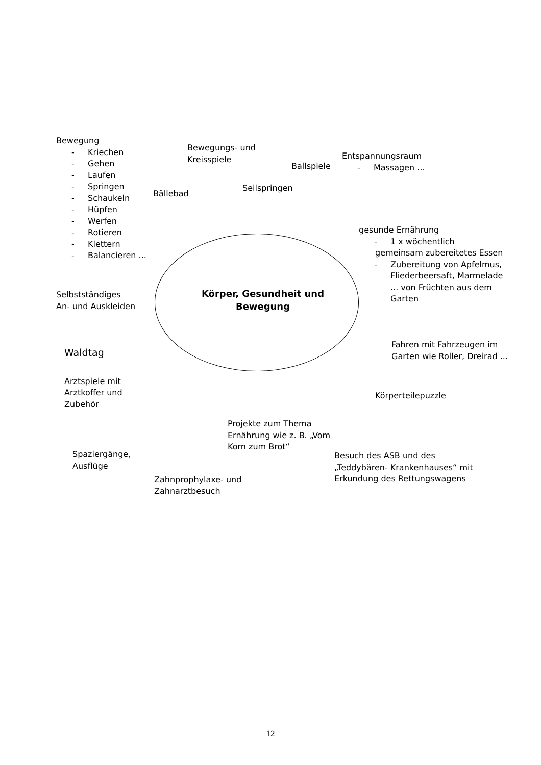Bewegung
- Kriechen
- Gehen
- Laufen
- Springen
- Schaukeln
- Hüpfen
- Werfen
- Rotieren
- Klettern
- Balancieren ...
Bewegungs- und Kreisspiele
Bällebad
Ballspiele
Seilspringen
Entspannungsraum
- Massagen ...
Selbstständiges
An- und Auskleiden
Körper, Gesundheit und Bewegung
gesunde Ernährung
- 1 x wöchentlich
gemeinsam zubereitetes Essen
- Zubereitung von Apfelmus, Fliederbeersaft, Marmelade ... von Früchten aus dem Garten
Waldtag
Arztspiele mit
Arztkoffer und
Zubehör
Fahren mit Fahrzeugen im Garten wie Roller, Dreirad ...
Körperteilepuzzle
Spaziergänge,
Ausflüge
Projekte zum Thema Ernährung wie z. B. „Vom Korn zum Brot“
Zahnprophylaxe- und
Zahnarztbesuch
Besuch des ASB und des „Teddybären- Krankenhauses“ mit Erkundung des Rettungswagens
12